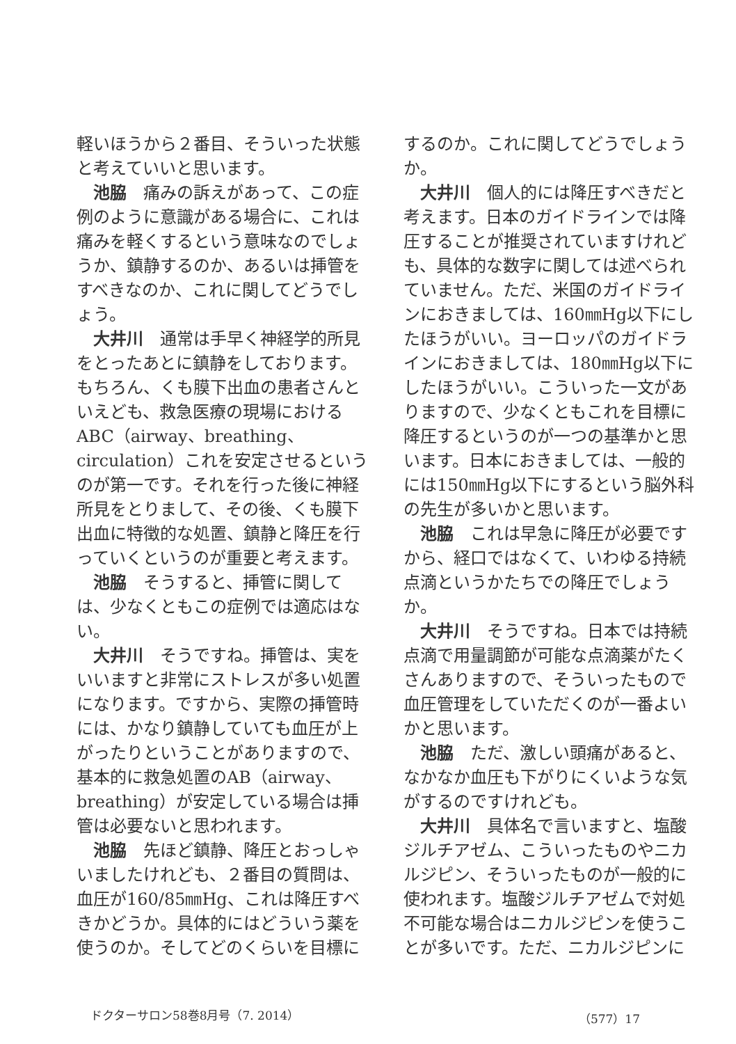軽いほうから２番目、そういった状態と考えていいと思います。
池脇　痛みの訴えがあって、この症例のように意識がある場合に、これは痛みを軽くするという意味なのでしょうか、鎮静するのか、あるいは挿管をすべきなのか、これに関してどうでしょう。
大井川　通常は手早く神経学的所見をとったあとに鎮静をしております。もちろん、くも膜下出血の患者さんといえども、救急医療の現場におけるABC（airway、breathing、circulation）これを安定させるというのが第一です。それを行った後に神経所見をとりまして、その後、くも膜下出血に特徴的な処置、鎮静と降圧を行っていくというのが重要と考えます。
池脇　そうすると、挿管に関しては、少なくともこの症例では適応はない。
大井川　そうですね。挿管は、実をいいますと非常にストレスが多い処置になります。ですから、実際の挿管時には、かなり鎮静していても血圧が上がったりということがありますので、基本的に救急処置のAB（airway、breathing）が安定している場合は挿管は必要ないと思われます。
池脇　先ほど鎮静、降圧とおっしゃいましたけれども、２番目の質問は、血圧が160/85㎜Hg、これは降圧すべきかどうか。具体的にはどういう薬を使うのか。そしてどのくらいを目標に
するのか。これに関してどうでしょうか。
大井川　個人的には降圧すべきだと考えます。日本のガイドラインでは降圧することが推奨されていますけれども、具体的な数字に関しては述べられていません。ただ、米国のガイドラインにおきましては、160㎜Hg以下にしたほうがいい。ヨーロッパのガイドラインにおきましては、180㎜Hg以下にしたほうがいい。こういった一文がありますので、少なくともこれを目標に降圧するというのが一つの基準かと思います。日本におきましては、一般的には150㎜Hg以下にするという脳外科の先生が多いかと思います。
池脇　これは早急に降圧が必要ですから、経口ではなくて、いわゆる持続点滴というかたちでの降圧でしょうか。
大井川　そうですね。日本では持続点滴で用量調節が可能な点滴薬がたくさんありますので、そういったもので血圧管理をしていただくのが一番よいかと思います。
池脇　ただ、激しい頭痛があると、なかなか血圧も下がりにくいような気がするのですけれども。
大井川　具体名で言いますと、塩酸ジルチアゼム、こういったものやニカルジピン、そういったものが一般的に使われます。塩酸ジルチアゼムで対処不可能な場合はニカルジピンを使うことが多いです。ただ、ニカルジピンに
ドクターサロン58巻8月号（7. 2014） （577）17